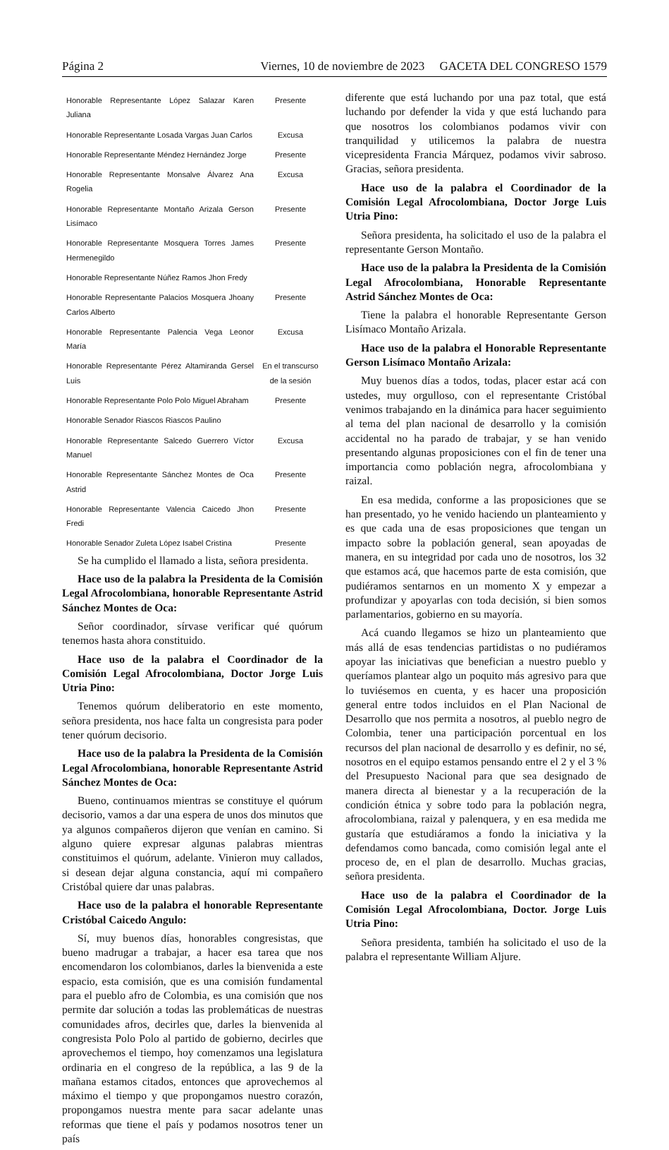Página 2 Viernes, 10 de noviembre de 2023 GACETA DEL CONGRESO 1579
| Honorable Representante López Salazar Karen Juliana | Presente |
| Honorable Representante Losada Vargas Juan Carlos | Excusa |
| Honorable Representante Méndez Hernández Jorge | Presente |
| Honorable Representante Monsalve Álvarez Ana Rogelia | Excusa |
| Honorable Representante Montaño Arizala Gerson Lisímaco | Presente |
| Honorable Representante Mosquera Torres James Hermenegildo | Presente |
| Honorable Representante Núñez Ramos Jhon Fredy | |
| Honorable Representante Palacios Mosquera Jhoany Carlos Alberto | Presente |
| Honorable Representante Palencia Vega Leonor María | Excusa |
| Honorable Representante Pérez Altamiranda Gersel Luis | En el transcurso de la sesión |
| Honorable Representante Polo Polo Miguel Abraham | Presente |
| Honorable Senador Riascos Riascos Paulino | |
| Honorable Representante Salcedo Guerrero Víctor Manuel | Excusa |
| Honorable Representante Sánchez Montes de Oca Astrid | Presente |
| Honorable Representante Valencia Caicedo Jhon Fredi | Presente |
| Honorable Senador Zuleta López Isabel Cristina | Presente |
Se ha cumplido el llamado a lista, señora presidenta.
Hace uso de la palabra la Presidenta de la Comisión Legal Afrocolombiana, honorable Representante Astrid Sánchez Montes de Oca:
Señor coordinador, sírvase verificar qué quórum tenemos hasta ahora constituido.
Hace uso de la palabra el Coordinador de la Comisión Legal Afrocolombiana, Doctor Jorge Luis Utria Pino:
Tenemos quórum deliberatorio en este momento, señora presidenta, nos hace falta un congresista para poder tener quórum decisorio.
Hace uso de la palabra la Presidenta de la Comisión Legal Afrocolombiana, honorable Representante Astrid Sánchez Montes de Oca:
Bueno, continuamos mientras se constituye el quórum decisorio, vamos a dar una espera de unos dos minutos que ya algunos compañeros dijeron que venían en camino. Si alguno quiere expresar algunas palabras mientras constituimos el quórum, adelante. Vinieron muy callados, si desean dejar alguna constancia, aquí mi compañero Cristóbal quiere dar unas palabras.
Hace uso de la palabra el honorable Representante Cristóbal Caicedo Angulo:
Sí, muy buenos días, honorables congresistas, que bueno madrugar a trabajar, a hacer esa tarea que nos encomendaron los colombianos, darles la bienvenida a este espacio, esta comisión, que es una comisión fundamental para el pueblo afro de Colombia, es una comisión que nos permite dar solución a todas las problemáticas de nuestras comunidades afros, decirles que, darles la bienvenida al congresista Polo Polo al partido de gobierno, decirles que aprovechemos el tiempo, hoy comenzamos una legislatura ordinaria en el congreso de la república, a las 9 de la mañana estamos citados, entonces que aprovechemos al máximo el tiempo y que propongamos nuestro corazón, propongamos nuestra mente para sacar adelante unas reformas que tiene el país y podamos nosotros tener un país
diferente que está luchando por una paz total, que está luchando por defender la vida y que está luchando para que nosotros los colombianos podamos vivir con tranquilidad y utilicemos la palabra de nuestra vicepresidenta Francia Márquez, podamos vivir sabroso. Gracias, señora presidenta.
Hace uso de la palabra el Coordinador de la Comisión Legal Afrocolombiana, Doctor Jorge Luis Utria Pino:
Señora presidenta, ha solicitado el uso de la palabra el representante Gerson Montaño.
Hace uso de la palabra la Presidenta de la Comisión Legal Afrocolombiana, Honorable Representante Astrid Sánchez Montes de Oca:
Tiene la palabra el honorable Representante Gerson Lisímaco Montaño Arizala.
Hace uso de la palabra el Honorable Representante Gerson Lisímaco Montaño Arizala:
Muy buenos días a todos, todas, placer estar acá con ustedes, muy orgulloso, con el representante Cristóbal venimos trabajando en la dinámica para hacer seguimiento al tema del plan nacional de desarrollo y la comisión accidental no ha parado de trabajar, y se han venido presentando algunas proposiciones con el fin de tener una importancia como población negra, afrocolombiana y raizal.
En esa medida, conforme a las proposiciones que se han presentado, yo he venido haciendo un planteamiento y es que cada una de esas proposiciones que tengan un impacto sobre la población general, sean apoyadas de manera, en su integridad por cada uno de nosotros, los 32 que estamos acá, que hacemos parte de esta comisión, que pudiéramos sentarnos en un momento X y empezar a profundizar y apoyarlas con toda decisión, si bien somos parlamentarios, gobierno en su mayoría.
Acá cuando llegamos se hizo un planteamiento que más allá de esas tendencias partidistas o no pudiéramos apoyar las iniciativas que benefician a nuestro pueblo y queríamos plantear algo un poquito más agresivo para que lo tuviésemos en cuenta, y es hacer una proposición general entre todos incluidos en el Plan Nacional de Desarrollo que nos permita a nosotros, al pueblo negro de Colombia, tener una participación porcentual en los recursos del plan nacional de desarrollo y es definir, no sé, nosotros en el equipo estamos pensando entre el 2 y el 3 % del Presupuesto Nacional para que sea designado de manera directa al bienestar y a la recuperación de la condición étnica y sobre todo para la población negra, afrocolombiana, raizal y palenquera, y en esa medida me gustaría que estudiáramos a fondo la iniciativa y la defendamos como bancada, como comisión legal ante el proceso de, en el plan de desarrollo. Muchas gracias, señora presidenta.
Hace uso de la palabra el Coordinador de la Comisión Legal Afrocolombiana, Doctor. Jorge Luis Utria Pino:
Señora presidenta, también ha solicitado el uso de la palabra el representante William Aljure.